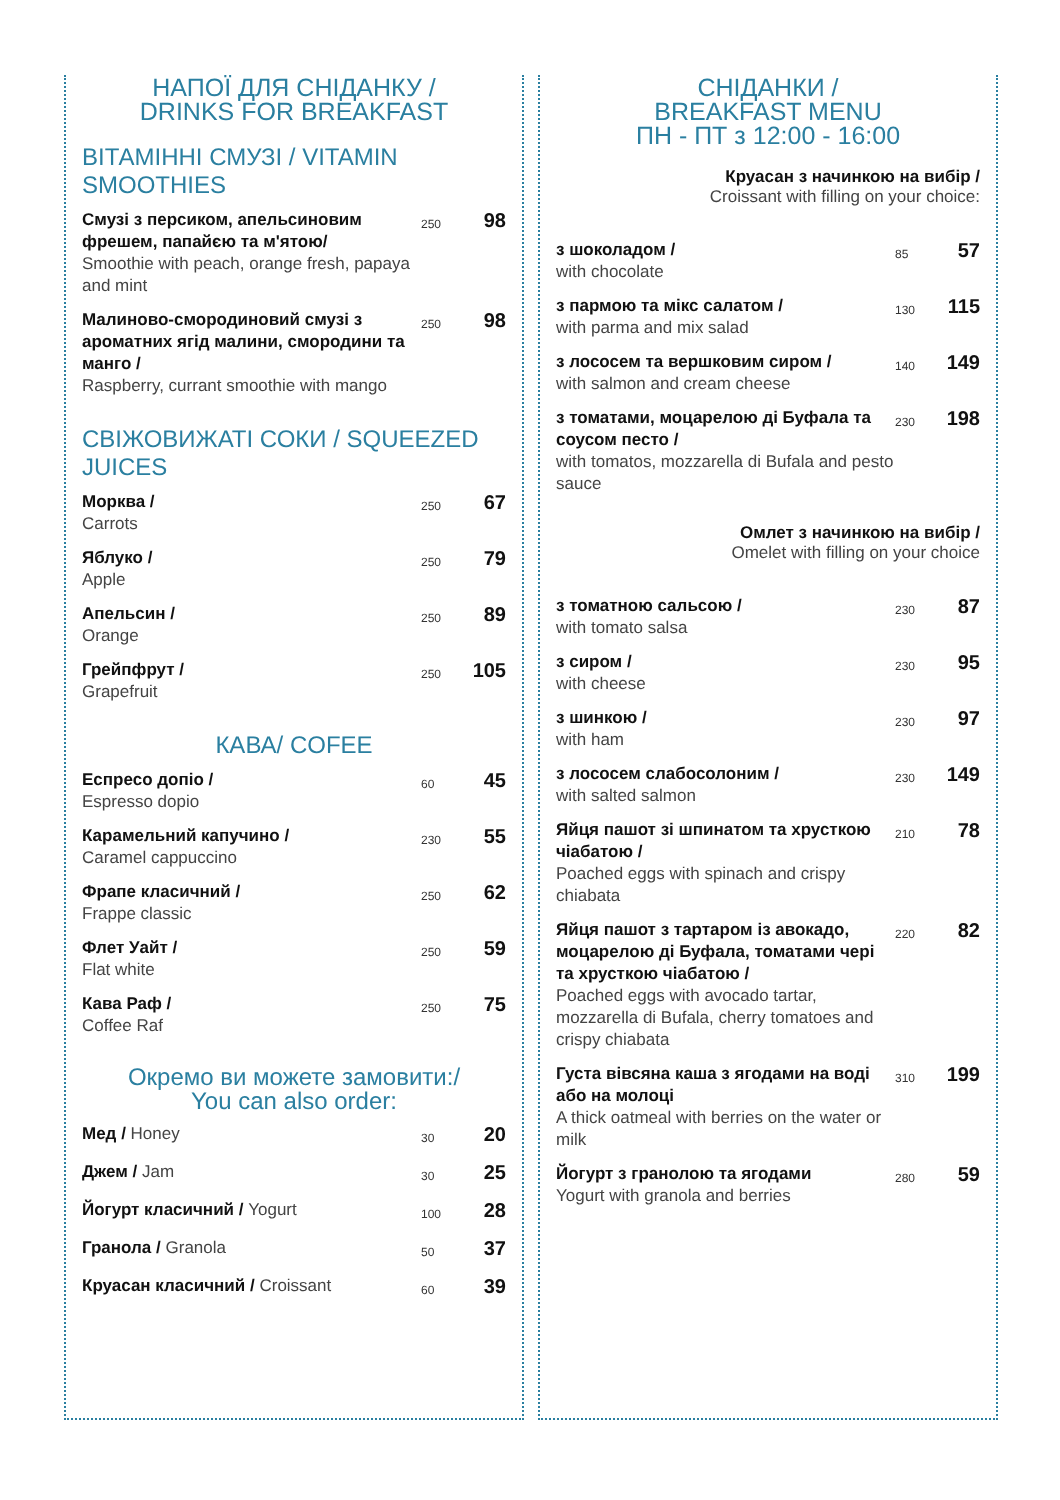НАПОЇ ДЛЯ СНІДАНКУ /
DRINKS FOR BREAKFAST
ВІТАМІННІ СМУЗІ / VITAMIN SMOOTHIES
| Смузі з персиком, апельсиновим фрешем, папайєю та м'ятою/ Smoothie with peach, orange fresh, papaya and mint | 250 | 98 |
| Малиново-смородиновий смузі з ароматних ягід малини, смородини та манго / Raspberry, currant smoothie with mango | 250 | 98 |
СВІЖОВИЖАТІ СОКИ / SQUEEZED JUICES
| Морква / Carrots | 250 | 67 |
| Яблуко / Apple | 250 | 79 |
| Апельсин / Orange | 250 | 89 |
| Грейпфрут / Grapefruit | 250 | 105 |
КАВА/ COFEE
| Еспресо допіо / Espresso dopio | 60 | 45 |
| Карамельний капучино / Caramel cappuccino | 230 | 55 |
| Фрапе класичний / Frappe classic | 250 | 62 |
| Флет Уайт / Flat white | 250 | 59 |
| Кава Раф / Coffee Raf | 250 | 75 |
Окремо ви можете замовити:/
You can also order:
| Мед / Honey | 30 | 20 |
| Джем / Jam | 30 | 25 |
| Йогурт класичний / Yogurt | 100 | 28 |
| Гранола / Granola | 50 | 37 |
| Круасан класичний / Croissant | 60 | 39 |
СНІДАНКИ /
BREAKFAST MENU
ПН - ПТ з 12:00 - 16:00
Круасан з начинкою на вибір /
Croissant with filling on your choice:
| з шоколадом / with chocolate | 85 | 57 |
| з пармою та мікс салатом / with parma and mix salad | 130 | 115 |
| з лососем та вершковим сиром / with salmon and cream cheese | 140 | 149 |
| з томатами, моцарелою ді Буфала та соусом песто / with tomatos, mozzarella di Bufala and pesto sauce | 230 | 198 |
Омлет з начинкою на вибір /
Omelet with filling on your choice
| з томатною сальсою / with tomato salsa | 230 | 87 |
| з сиром / with cheese | 230 | 95 |
| з шинкою / with ham | 230 | 97 |
| з лососем слабосолоним / with salted salmon | 230 | 149 |
| Яйця пашот зі шпинатом та хрусткою чіабатою / Poached eggs with spinach and crispy chiabata | 210 | 78 |
| Яйця пашот з тартаром із авокадо, моцарелою ді Буфала, томатами чері та хрусткою чіабатою / Poached eggs with avocado tartar, mozzarella di Bufala, cherry tomatoes and crispy chiabata | 220 | 82 |
| Густа вівсяна каша з ягодами на воді або на молоці A thick oatmeal with berries on the water or milk | 310 | 199 |
| Йогурт з гранолою та ягодами Yogurt with granola and berries | 280 | 59 |